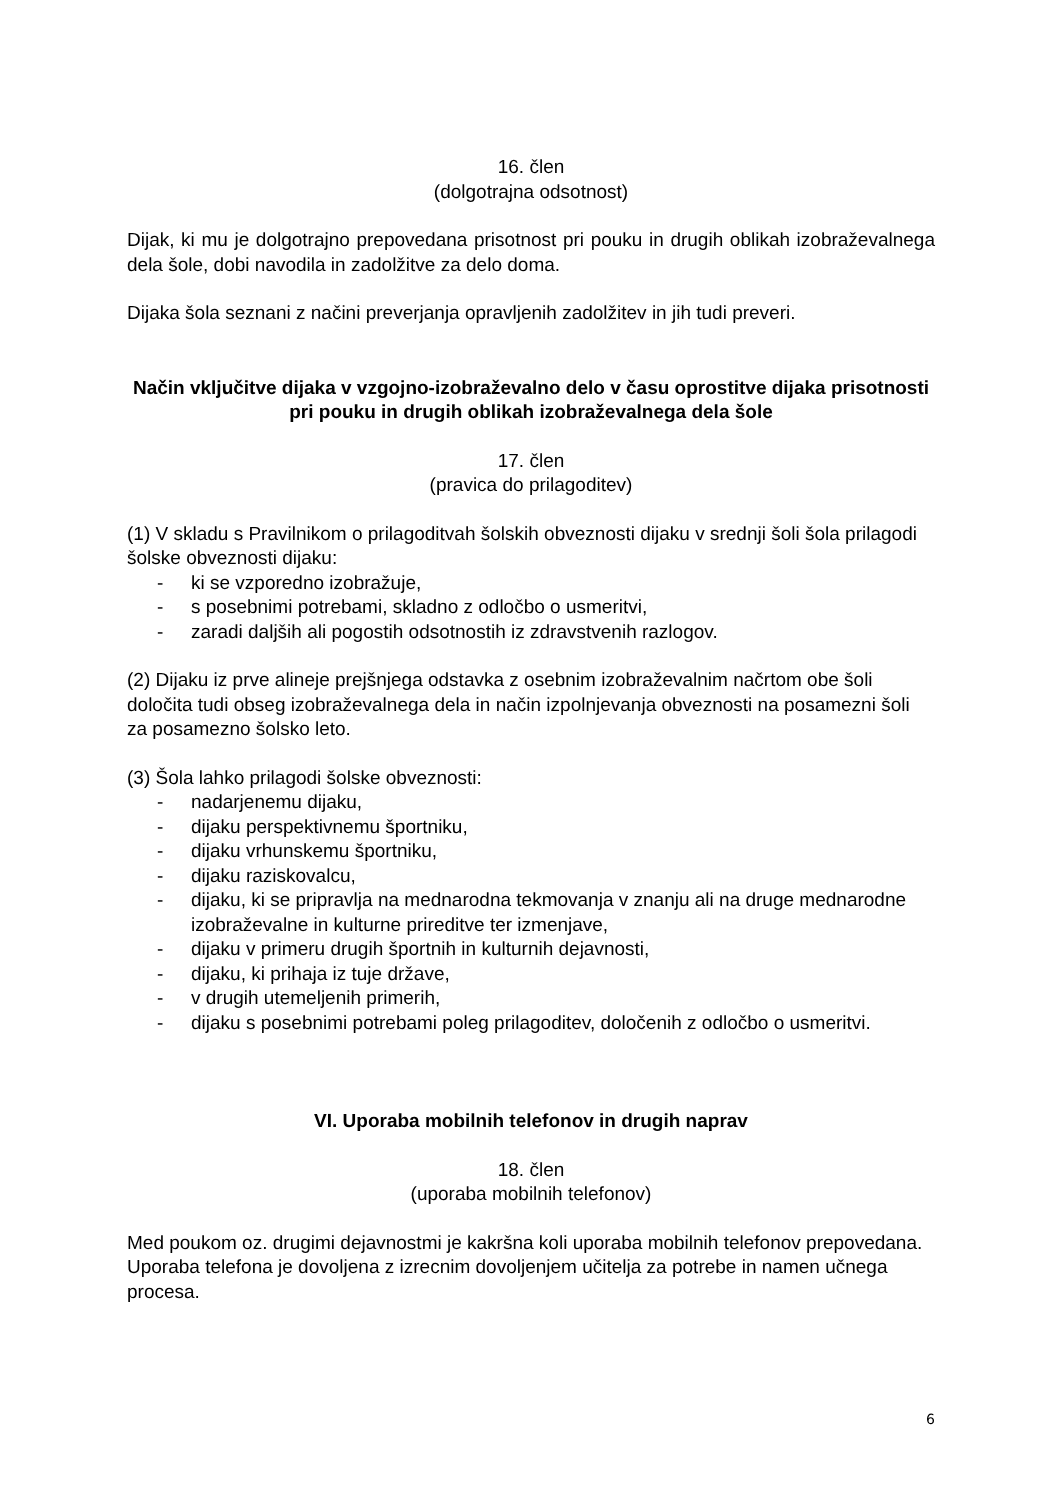16. člen
(dolgotrajna odsotnost)
Dijak, ki mu je dolgotrajno prepovedana prisotnost pri pouku in drugih oblikah izobraževalnega dela šole, dobi navodila in zadolžitve za delo doma.
Dijaka šola seznani z načini preverjanja opravljenih zadolžitev in jih tudi preveri.
Način vključitve dijaka v vzgojno-izobraževalno delo v času oprostitve dijaka prisotnosti pri pouku in drugih oblikah izobraževalnega dela šole
17. člen
(pravica do prilagoditev)
(1) V skladu s Pravilnikom o prilagoditvah šolskih obveznosti dijaku v srednji šoli šola prilagodi šolske obveznosti dijaku:
- ki se vzporedno izobražuje,
- s posebnimi potrebami, skladno z odločbo o usmeritvi,
- zaradi daljših ali pogostih odsotnostih iz zdravstvenih razlogov.
(2) Dijaku iz prve alineje prejšnjega odstavka z osebnim izobraževalnim načrtom obe šoli določita tudi obseg izobraževalnega dela in način izpolnjevanja obveznosti na posamezni šoli za posamezno šolsko leto.
(3) Šola lahko prilagodi šolske obveznosti:
- nadarjenemu dijaku,
- dijaku perspektivnemu športniku,
- dijaku vrhunskemu športniku,
- dijaku raziskovalcu,
- dijaku, ki se pripravlja na mednarodna tekmovanja v znanju ali na druge mednarodne izobraževalne in kulturne prireditve ter izmenjave,
- dijaku v primeru drugih športnih in kulturnih dejavnosti,
- dijaku, ki prihaja iz tuje države,
- v drugih utemeljenih primerih,
- dijaku s posebnimi potrebami poleg prilagoditev, določenih z odločbo o usmeritvi.
VI. Uporaba mobilnih telefonov in drugih naprav
18. člen
(uporaba mobilnih telefonov)
Med poukom oz. drugimi dejavnostmi je kakršna koli uporaba mobilnih telefonov prepovedana. Uporaba telefona je dovoljena z izrecnim dovoljenjem učitelja za potrebe in namen učnega procesa.
6